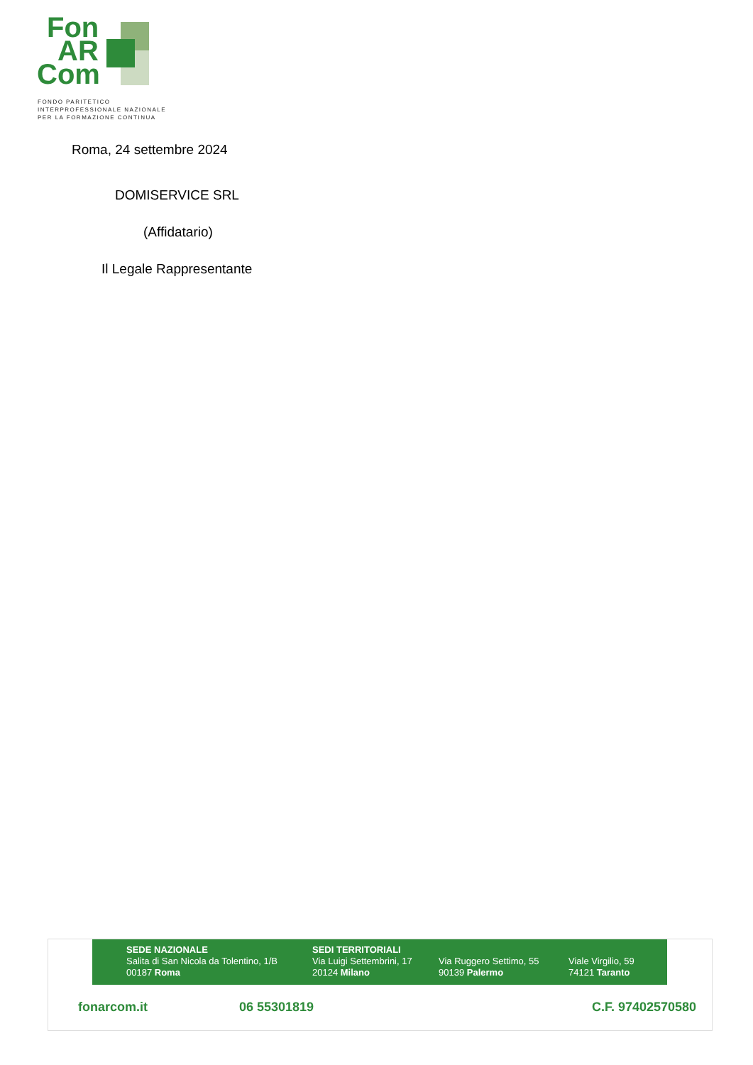Fon
AR
Com
FONDO PARITETICO
INTERPROFESSIONALE NAZIONALE
PER LA FORMAZIONE CONTINUA
Roma, 24 settembre 2024
DOMISERVICE SRL
(Affidatario)
Il Legale Rappresentante
SEDE NAZIONALE
Salita di San Nicola da Tolentino, 1/B
00187 Roma
SEDI TERRITORIALI
Via Luigi Settembrini, 17
20124 Milano
Via Ruggero Settimo, 55
90139 Palermo
Viale Virgilio, 59
74121 Taranto
fonarcom.it 06 55301819 C.F. 97402570580